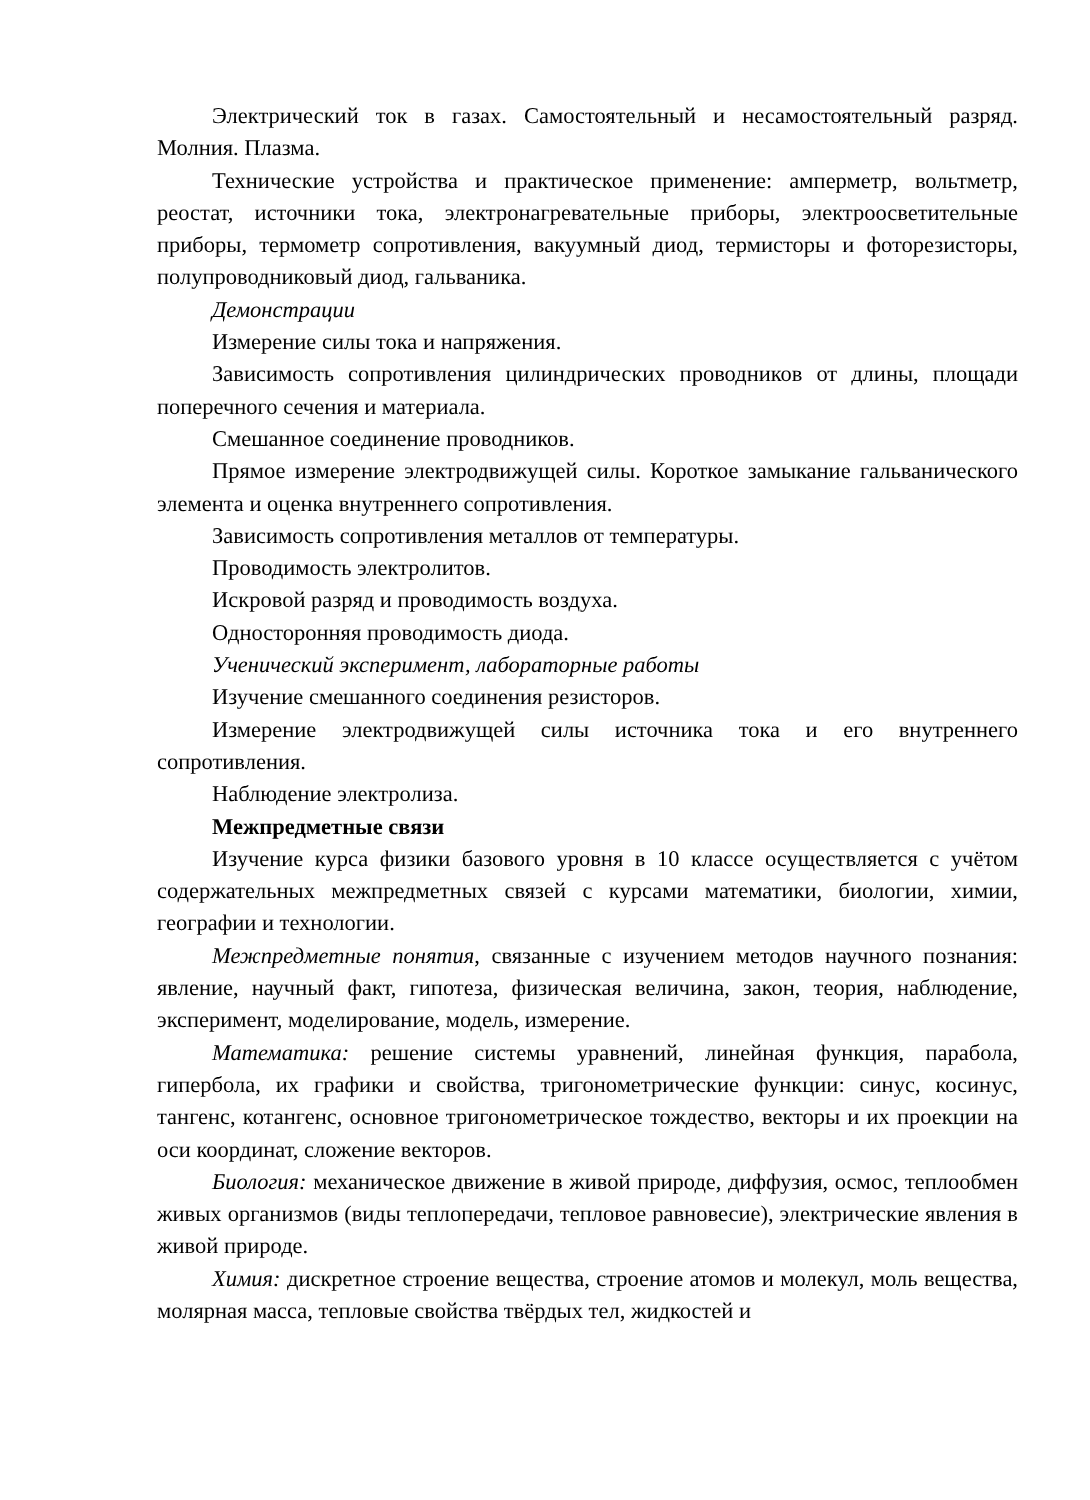Электрический ток в газах. Самостоятельный и несамостоятельный разряд. Молния. Плазма.
Технические устройства и практическое применение: амперметр, вольтметр, реостат, источники тока, электронагревательные приборы, электроосветительные приборы, термометр сопротивления, вакуумный диод, термисторы и фоторезисторы, полупроводниковый диод, гальваника.
Демонстрации
Измерение силы тока и напряжения.
Зависимость сопротивления цилиндрических проводников от длины, площади поперечного сечения и материала.
Смешанное соединение проводников.
Прямое измерение электродвижущей силы. Короткое замыкание гальванического элемента и оценка внутреннего сопротивления.
Зависимость сопротивления металлов от температуры.
Проводимость электролитов.
Искровой разряд и проводимость воздуха.
Односторонняя проводимость диода.
Ученический эксперимент, лабораторные работы
Изучение смешанного соединения резисторов.
Измерение электродвижущей силы источника тока и его внутреннего сопротивления.
Наблюдение электролиза.
Межпредметные связи
Изучение курса физики базового уровня в 10 классе осуществляется с учётом содержательных межпредметных связей с курсами математики, биологии, химии, географии и технологии.
Межпредметные понятия, связанные с изучением методов научного познания: явление, научный факт, гипотеза, физическая величина, закон, теория, наблюдение, эксперимент, моделирование, модель, измерение.
Математика: решение системы уравнений, линейная функция, парабола, гипербола, их графики и свойства, тригонометрические функции: синус, косинус, тангенс, котангенс, основное тригонометрическое тождество, векторы и их проекции на оси координат, сложение векторов.
Биология: механическое движение в живой природе, диффузия, осмос, теплообмен живых организмов (виды теплопередачи, тепловое равновесие), электрические явления в живой природе.
Химия: дискретное строение вещества, строение атомов и молекул, моль вещества, молярная масса, тепловые свойства твёрдых тел, жидкостей и